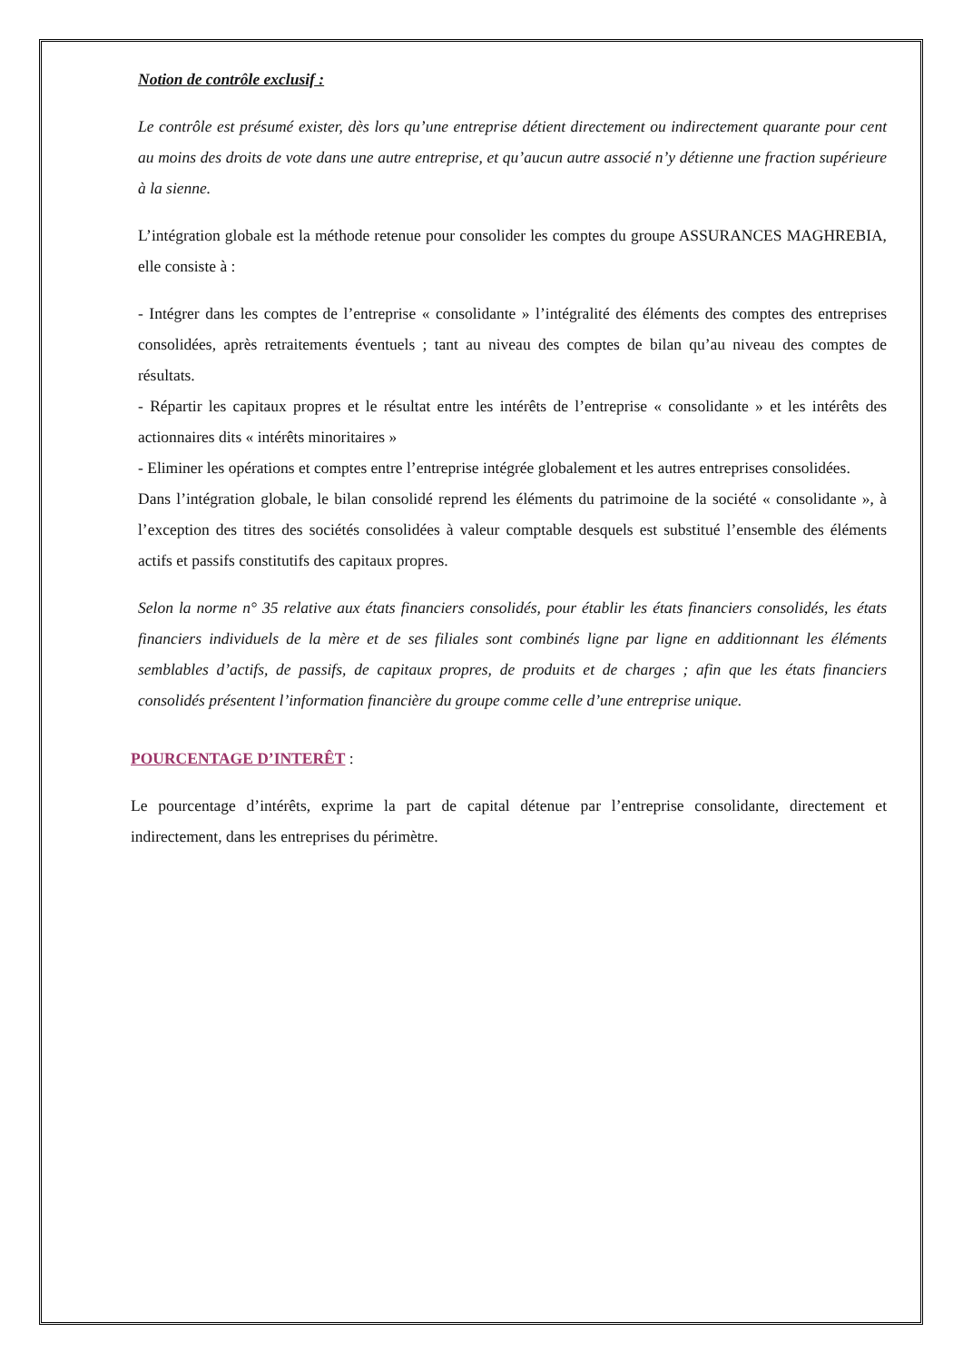Notion de contrôle exclusif :
Le contrôle est présumé exister, dès lors qu’une entreprise détient directement ou indirectement quarante pour cent au moins des droits de vote dans une autre entreprise, et qu’aucun autre associé n’y détienne une fraction supérieure à la sienne.
L’intégration globale est la méthode retenue pour consolider les comptes du groupe ASSURANCES MAGHREBIA, elle consiste à :
- Intégrer dans les comptes de l’entreprise « consolidante » l’intégralité des éléments des comptes des entreprises consolidées, après retraitements éventuels ; tant au niveau des comptes de bilan qu’au niveau des comptes de résultats.
- Répartir les capitaux propres et le résultat entre les intérêts de l’entreprise « consolidante » et les intérêts des actionnaires dits « intérêts minoritaires »
- Eliminer les opérations et comptes entre l’entreprise intégrée globalement et les autres entreprises consolidées.
Dans l’intégration globale, le bilan consolidé reprend les éléments du patrimoine de la société « consolidante », à l’exception des titres des sociétés consolidées à valeur comptable desquels est substitué l’ensemble des éléments actifs et passifs constitutifs des capitaux propres.
Selon la norme n° 35 relative aux états financiers consolidés, pour établir les états financiers consolidés, les états financiers individuels de la mère et de ses filiales sont combinés ligne par ligne en additionnant les éléments semblables d’actifs, de passifs, de capitaux propres, de produits et de charges ; afin que les états financiers consolidés présentent l’information financière du groupe comme celle d’une entreprise unique.
POURCENTAGE D’INTERÊT :
Le pourcentage d’intérêts, exprime la part de capital détenue par l’entreprise consolidante, directement et indirectement, dans les entreprises du périmètre.